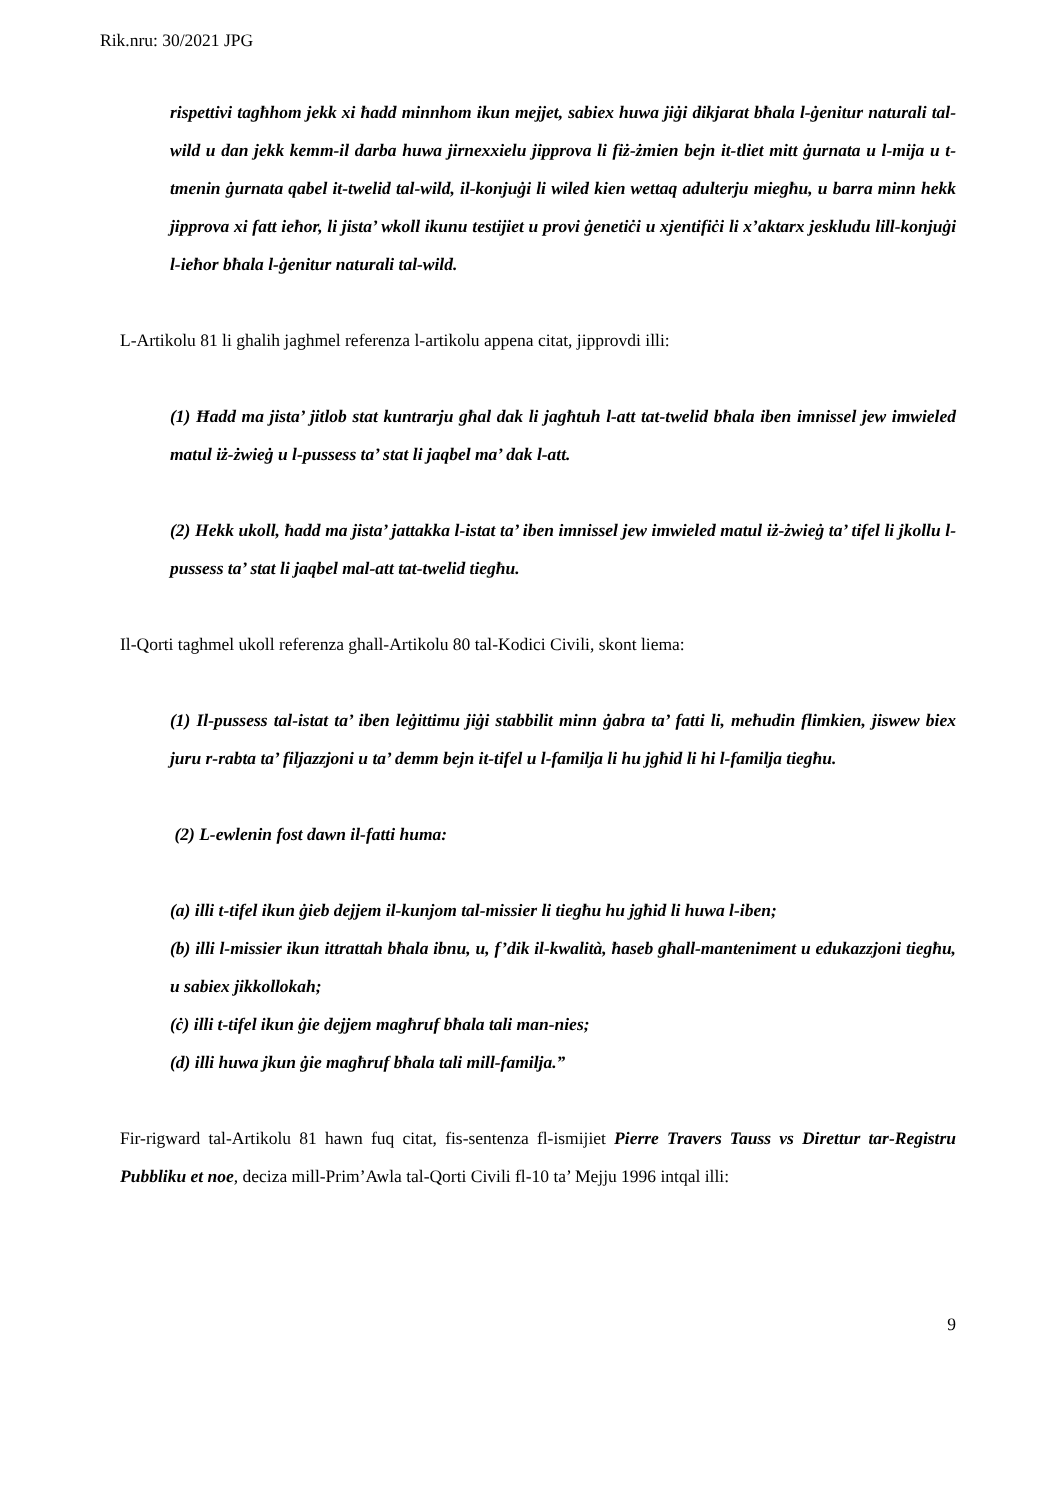Rik.nru: 30/2021 JPG
rispettivi tagħhom jekk xi ħadd minnhom ikun mejjet, sabiex huwa jiġi dikjarat bħala l-ġenitur naturali tal-wild u dan jekk kemm-il darba huwa jirnexxielu jipprova li fiż-żmien bejn it-tliet mitt ġurnata u l-mija u t-tmenin ġurnata qabel it-twelid tal-wild, il-konjuġi li wiled kien wettaq adulterju miegħu, u barra minn hekk jipprova xi fatt ieħor, li jista’ wkoll ikunu testijiet u provi ġenetiċi u xjentifiċi li x’aktarx jeskludu lill-konjuġi l-ieħor bħala l-ġenitur naturali tal-wild.
L-Artikolu 81 li ghalih jaghmel referenza l-artikolu appena citat, jipprovdi illi:
(1) Ħadd ma jista’ jitlob stat kuntrarju għal dak li jagħtuh l-att tat-twelid bħala iben imnissel jew imwieled matul iż-żwieġ u l-pussess ta’ stat li jaqbel ma’ dak l-att.
(2) Hekk ukoll, ħadd ma jista’ jattakka l-istat ta’ iben imnissel jew imwieled matul iż-żwieġ ta’ tifel li jkollu l-pussess ta’ stat li jaqbel mal-att tat-twelid tiegħu.
Il-Qorti taghmel ukoll referenza ghall-Artikolu 80 tal-Kodici Civili, skont liema:
(1) Il-pussess tal-istat ta’ iben leġittimu jiġi stabbilit minn ġabra ta’ fatti li, meħudin flimkien, jiswew biex juru r-rabta ta’ filjazzjoni u ta’ demm bejn it-tifel u l-familja li hu jgħid li hi l-familja tiegħu.
(2) L-ewlenin fost dawn il-fatti huma:
(a) illi t-tifel ikun ġieb dejjem il-kunjom tal-missier li tiegħu hu jgħid li huwa l-iben;
(b) illi l-missier ikun ittrattah bħala ibnu, u, f’dik il-kwalità, ħaseb għall-manteniment u edukazzjoni tiegħu, u sabiex jikkollokah;
(ċ) illi t-tifel ikun ġie dejjem magħruf bħala tali man-nies;
(d) illi huwa jkun ġie magħruf bħala tali mill-familja.”
Fir-rigward tal-Artikolu 81 hawn fuq citat, fis-sentenza fl-ismijiet Pierre Travers Tauss vs Direttur tar-Registru Pubbliku et noe, deciza mill-Prim’Awla tal-Qorti Civili fl-10 ta’ Mejju 1996 intqal illi:
9